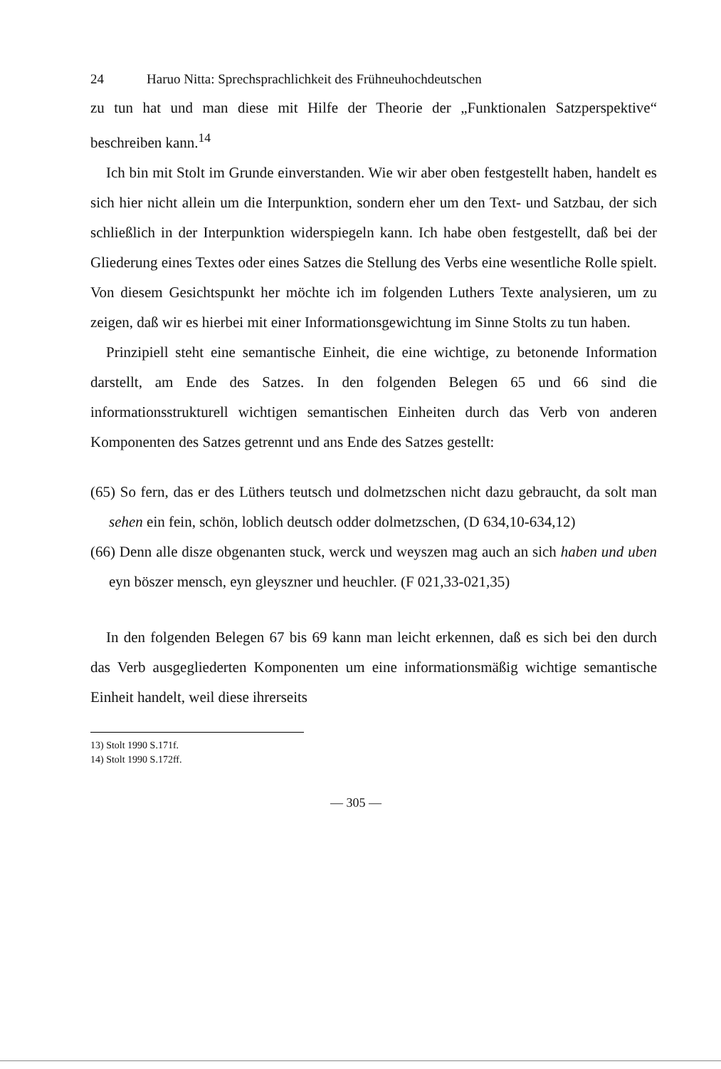24 Haruo Nitta: Sprechsprachlichkeit des Frühneuhochdeutschen
zu tun hat und man diese mit Hilfe der Theorie der „Funktionalen Satzperspektive“ beschreiben kann.<sup>14</sup>
Ich bin mit Stolt im Grunde einverstanden. Wie wir aber oben festgestellt haben, handelt es sich hier nicht allein um die Interpunktion, sondern eher um den Text- und Satzbau, der sich schließlich in der Interpunktion widerspiegeln kann. Ich habe oben festgestellt, daß bei der Gliederung eines Textes oder eines Satzes die Stellung des Verbs eine wesentliche Rolle spielt. Von diesem Gesichtspunkt her möchte ich im folgenden Luthers Texte analysieren, um zu zeigen, daß wir es hierbei mit einer Informationsgewichtung im Sinne Stolts zu tun haben.
Prinzipiell steht eine semantische Einheit, die eine wichtige, zu betonende Information darstellt, am Ende des Satzes. In den folgenden Belegen 65 und 66 sind die informationsstrukturell wichtigen semantischen Einheiten durch das Verb von anderen Komponenten des Satzes getrennt und ans Ende des Satzes gestellt:
(65) So fern, das er des Lüthers teutsch und dolmetzschen nicht dazu gebraucht, da solt man sehen ein fein, schön, loblich deutsch odder dolmetzschen, (D 634,10-634,12)
(66) Denn alle disze obgenanten stuck, werck und weyszen mag auch an sich haben und uben eyn böszer mensch, eyn gleyszner und heuchler. (F 021,33-021,35)
In den folgenden Belegen 67 bis 69 kann man leicht erkennen, daß es sich bei den durch das Verb ausgegliederten Komponenten um eine informationsmäßig wichtige semantische Einheit handelt, weil diese ihrerseits
13) Stolt 1990 S.171f.
14) Stolt 1990 S.172ff.
— 305 —